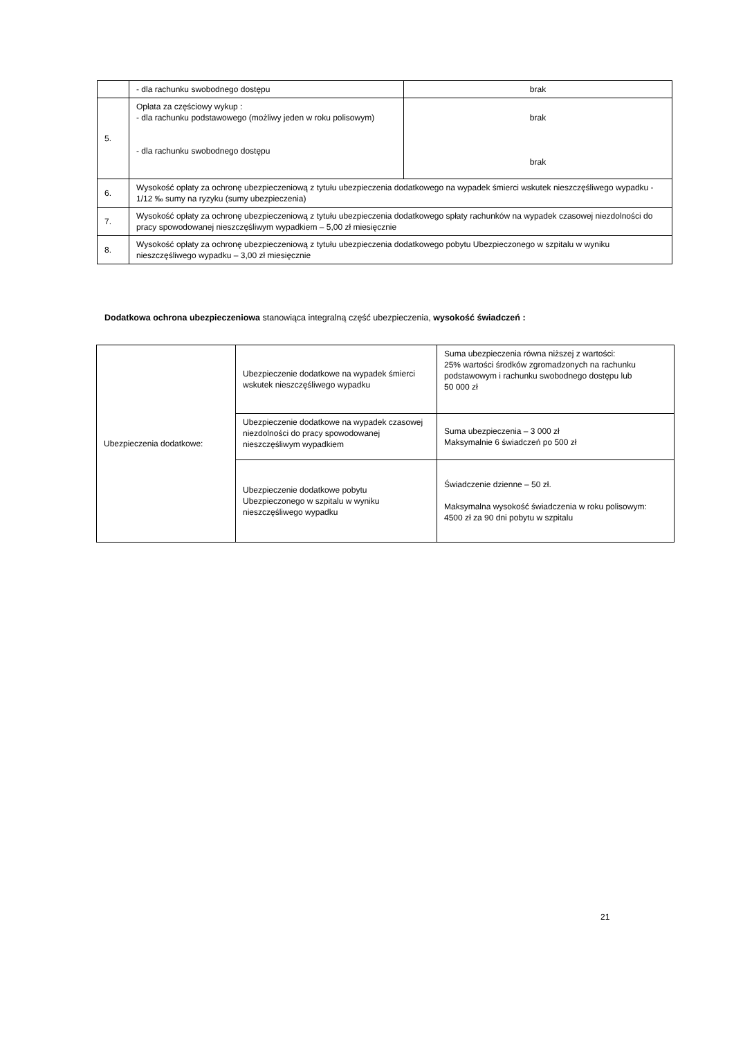| | - dla rachunku swobodnego dostępu | brak |
| 5. | Opłata za częściowy wykup : - dla rachunku podstawowego (możliwy jeden w roku polisowym) - dla rachunku swobodnego dostępu | brak brak |
| 6. | Wysokość opłaty za ochronę ubezpieczeniową z tytułu ubezpieczenia dodatkowego na wypadek śmierci wskutek nieszczęśliwego wypadku - 1/12 ‰ sumy na ryzyku (sumy ubezpieczenia) | |
| 7. | Wysokość opłaty za ochronę ubezpieczeniową z tytułu ubezpieczenia dodatkowego spłaty rachunków na wypadek czasowej niezdolności do pracy spowodowanej nieszczęśliwym wypadkiem – 5,00 zł miesięcznie | |
| 8. | Wysokość opłaty za ochronę ubezpieczeniową z tytułu ubezpieczenia dodatkowego pobytu Ubezpieczonego w szpitalu w wyniku nieszczęśliwego wypadku – 3,00 zł miesięcznie | |
Dodatkowa ochrona ubezpieczeniowa stanowiąca integralną część ubezpieczenia, wysokość świadczeń :
| Ubezpieczenia dodatkowe: | Ubezpieczenie dodatkowe na wypadek śmierci wskutek nieszczęśliwego wypadku | Suma ubezpieczenia równa niższej z wartości: 25% wartości środków zgromadzonych na rachunku podstawowym i rachunku swobodnego dostępu lub 50 000 zł |
| | Ubezpieczenie dodatkowe na wypadek czasowej niezdolności do pracy spowodowanej nieszczęśliwym wypadkiem | Suma ubezpieczenia – 3 000 zł Maksymalnie 6 świadczeń po 500 zł |
| | Ubezpieczenie dodatkowe pobytu Ubezpieczonego w szpitalu w wyniku nieszczęśliwego wypadku | Świadczenie dzienne – 50 zł. Maksymalna wysokość świadczenia w roku polisowym: 4500 zł za 90 dni pobytu w szpitalu |
21